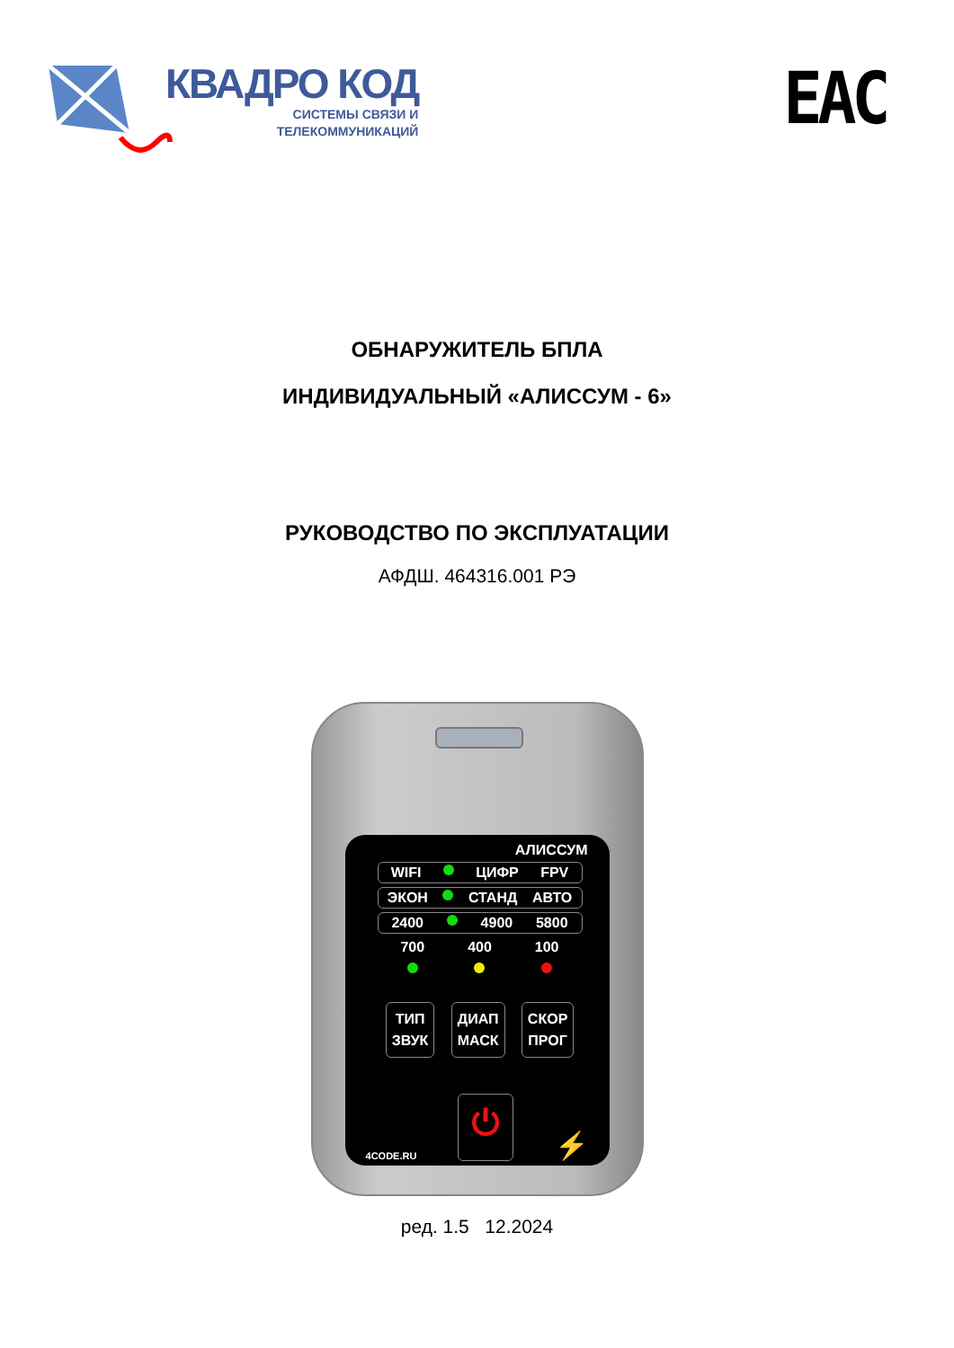КВАДРО КОД
СИСТЕМЫ СВЯЗИ И
ТЕЛЕКОММУНИКАЦИЙ
EAC
ОБНАРУЖИТЕЛЬ БПЛА
ИНДИВИДУАЛЬНЫЙ «АЛИССУМ - 6»
РУКОВОДСТВО ПО ЭКСПЛУАТАЦИИ
АФДШ. 464316.001 РЭ
АЛИССУМ
WIFI ЦИФР FPV
ЭКОН СТАНД АВТО
2400 4900 5800
700 400 100
ТИП
ЗВУК
ДИАП
МАСК
СКОР
ПРОГ
4CODE.RU ⏻ ⚡
ред. 1.5 12.2024